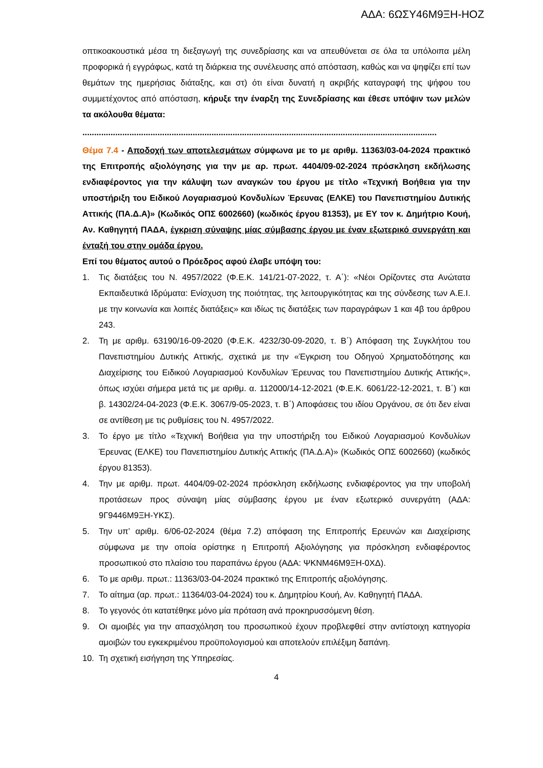ΑΔΑ: 6ΩΣΥ46Μ9ΞΗ-ΗΟΖ
οπτικοακουστικά μέσα τη διεξαγωγή της συνεδρίασης και να απευθύνεται σε όλα τα υπόλοιπα μέλη προφορικά ή εγγράφως, κατά τη διάρκεια της συνέλευσης από απόσταση, καθώς και να ψηφίζει επί των θεμάτων της ημερήσιας διάταξης, και στ) ότι είναι δυνατή η ακριβής καταγραφή της ψήφου του συμμετέχοντος από απόσταση, κήρυξε την έναρξη της Συνεδρίασης και έθεσε υπόψιν των μελών τα ακόλουθα θέματα:
.......................................................................................................................................................
Θέμα 7.4 - Αποδοχή των αποτελεσμάτων σύμφωνα με το με αριθμ. 11363/03-04-2024 πρακτικό της Επιτροπής αξιολόγησης για την με αρ. πρωτ. 4404/09-02-2024 πρόσκληση εκδήλωσης ενδιαφέροντος για την κάλυψη των αναγκών του έργου με τίτλο «Τεχνική Βοήθεια για την υποστήριξη του Ειδικού Λογαριασμού Κονδυλίων Έρευνας (ΕΛΚΕ) του Πανεπιστημίου Δυτικής Αττικής (ΠΑ.Δ.Α)» (Κωδικός ΟΠΣ 6002660) (κωδικός έργου 81353), με ΕΥ τον κ. Δημήτριο Κουή, Αν. Καθηγητή ΠΑΔΑ, έγκριση σύναψης μίας σύμβασης έργου με έναν εξωτερικό συνεργάτη και ένταξή του στην ομάδα έργου.
Επί του θέματος αυτού ο Πρόεδρος αφού έλαβε υπόψη του:
1. Τις διατάξεις του Ν. 4957/2022 (Φ.Ε.Κ. 141/21-07-2022, τ. Α΄): «Νέοι Ορίζοντες στα Ανώτατα Εκπαιδευτικά Ιδρύματα: Ενίσχυση της ποιότητας, της λειτουργικότητας και της σύνδεσης των Α.Ε.Ι. με την κοινωνία και λοιπές διατάξεις» και ιδίως τις διατάξεις των παραγράφων 1 και 4β του άρθρου 243.
2. Τη με αριθμ. 63190/16-09-2020 (Φ.Ε.Κ. 4232/30-09-2020, τ. Β΄) Απόφαση της Συγκλήτου του Πανεπιστημίου Δυτικής Αττικής, σχετικά με την «Έγκριση του Οδηγού Χρηματοδότησης και Διαχείρισης του Ειδικού Λογαριασμού Κονδυλίων Έρευνας του Πανεπιστημίου Δυτικής Αττικής», όπως ισχύει σήμερα μετά τις με αριθμ. α. 112000/14-12-2021 (Φ.Ε.Κ. 6061/22-12-2021, τ. Β΄) και β. 14302/24-04-2023 (Φ.Ε.Κ. 3067/9-05-2023, τ. Β΄) Αποφάσεις του ιδίου Οργάνου, σε ότι δεν είναι σε αντίθεση με τις ρυθμίσεις του Ν. 4957/2022.
3. Το έργο με τίτλο «Τεχνική Βοήθεια για την υποστήριξη του Ειδικού Λογαριασμού Κονδυλίων Έρευνας (ΕΛΚΕ) του Πανεπιστημίου Δυτικής Αττικής (ΠΑ.Δ.Α)» (Κωδικός ΟΠΣ 6002660) (κωδικός έργου 81353).
4. Την με αριθμ. πρωτ. 4404/09-02-2024 πρόσκληση εκδήλωσης ενδιαφέροντος για την υποβολή προτάσεων προς σύναψη μίας σύμβασης έργου με έναν εξωτερικό συνεργάτη (ΑΔΑ: 9Γ9446Μ9ΞΗ-ΥΚΣ).
5. Την υπ’ αριθμ. 6/06-02-2024 (θέμα 7.2) απόφαση της Επιτροπής Ερευνών και Διαχείρισης σύμφωνα με την οποία ορίστηκε η Επιτροπή Αξιολόγησης για πρόσκληση ενδιαφέροντος προσωπικού στο πλαίσιο του παραπάνω έργου (ΑΔΑ: ΨΚΝΜ46Μ9ΞΗ-0ΧΔ).
6. Το με αριθμ. πρωτ.: 11363/03-04-2024 πρακτικό της Επιτροπής αξιολόγησης.
7. Το αίτημα (αρ. πρωτ.: 11364/03-04-2024) του κ. Δημητρίου Κουή, Αν. Καθηγητή ΠΑΔΑ.
8. Το γεγονός ότι κατατέθηκε μόνο μία πρόταση ανά προκηρυσσόμενη θέση.
9. Οι αμοιβές για την απασχόληση του προσωπικού έχουν προβλεφθεί στην αντίστοιχη κατηγορία αμοιβών του εγκεκριμένου προϋπολογισμού και αποτελούν επιλέξιμη δαπάνη.
10. Τη σχετική εισήγηση της Υπηρεσίας.
4